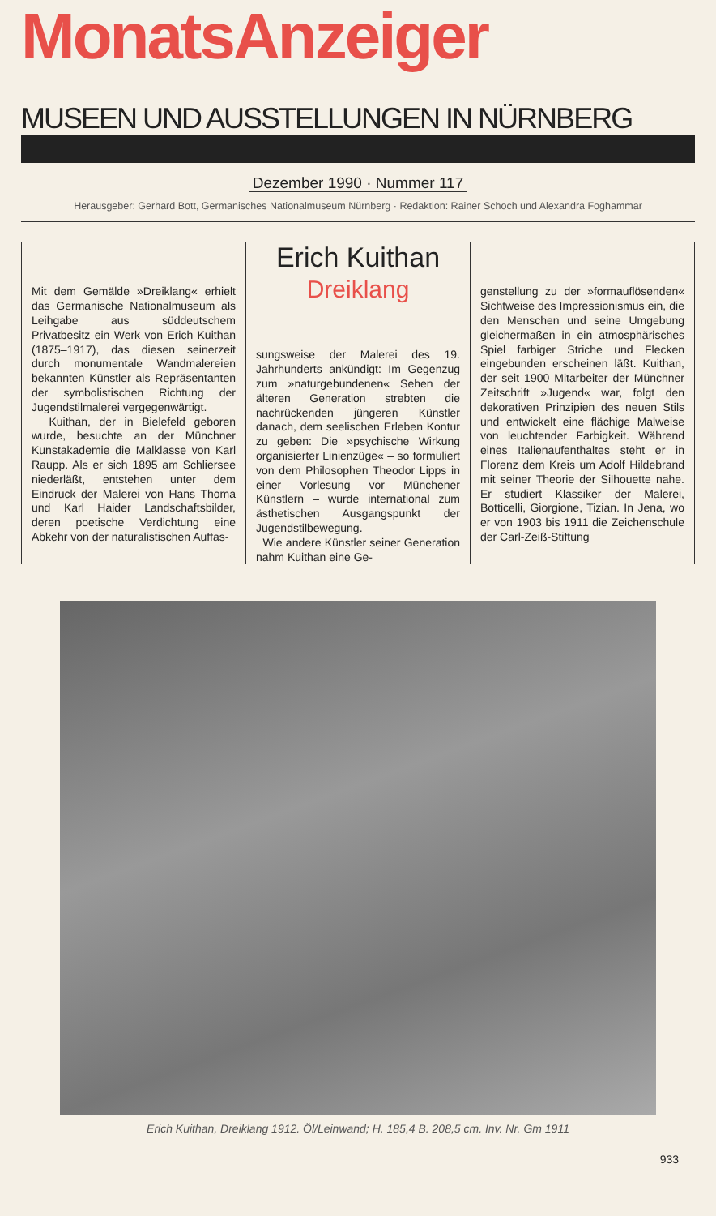MonatsAnzeiger
MUSEEN UND AUSSTELLUNGEN IN NÜRNBERG
Dezember 1990 · Nummer 117
Herausgeber: Gerhard Bott, Germanisches Nationalmuseum Nürnberg · Redaktion: Rainer Schoch und Alexandra Foghammar
Mit dem Gemälde »Dreiklang« erhielt das Germanische Nationalmuseum als Leihgabe aus süddeutschem Privatbesitz ein Werk von Erich Kuithan (1875–1917), das diesen seinerzeit durch monumentale Wandmalereien bekannten Künstler als Repräsentanten der symbolistischen Richtung der Jugendstilmalerei vergegenwärtigt.
Kuithan, der in Bielefeld geboren wurde, besuchte an der Münchner Kunstakademie die Malklasse von Karl Raupp. Als er sich 1895 am Schliersee niederläßt, entstehen unter dem Eindruck der Malerei von Hans Thoma und Karl Haider Landschaftsbilder, deren poetische Verdichtung eine Abkehr von der naturalistischen Auffas-
Erich Kuithan
Dreiklang
sungsweise der Malerei des 19. Jahrhunderts ankündigt: Im Gegenzug zum »naturgebundenen« Sehen der älteren Generation strebten die nachrückenden jüngeren Künstler danach, dem seelischen Erleben Kontur zu geben: Die »psychische Wirkung organisierter Linienzüge« – so formuliert von dem Philosophen Theodor Lipps in einer Vorlesung vor Münchener Künstlern – wurde international zum ästhetischen Ausgangspunkt der Jugendstilbewegung.
Wie andere Künstler seiner Generation nahm Kuithan eine Ge-
genstellung zu der »formauflösenden« Sichtweise des Impressionismus ein, die den Menschen und seine Umgebung gleichermaßen in ein atmosphärisches Spiel farbiger Striche und Flecken eingebunden erscheinen läßt. Kuithan, der seit 1900 Mitarbeiter der Münchner Zeitschrift »Jugend« war, folgt den dekorativen Prinzipien des neuen Stils und entwickelt eine flächige Malweise von leuchtender Farbigkeit. Während eines Italienaufenthaltes steht er in Florenz dem Kreis um Adolf Hildebrand mit seiner Theorie der Silhouette nahe. Er studiert Klassiker der Malerei, Botticelli, Giorgione, Tizian. In Jena, wo er von 1903 bis 1911 die Zeichenschule der Carl-Zeiß-Stiftung
Erich Kuithan, Dreiklang 1912. Öl/Leinwand; H. 185,4 B. 208,5 cm. Inv. Nr. Gm 1911
933